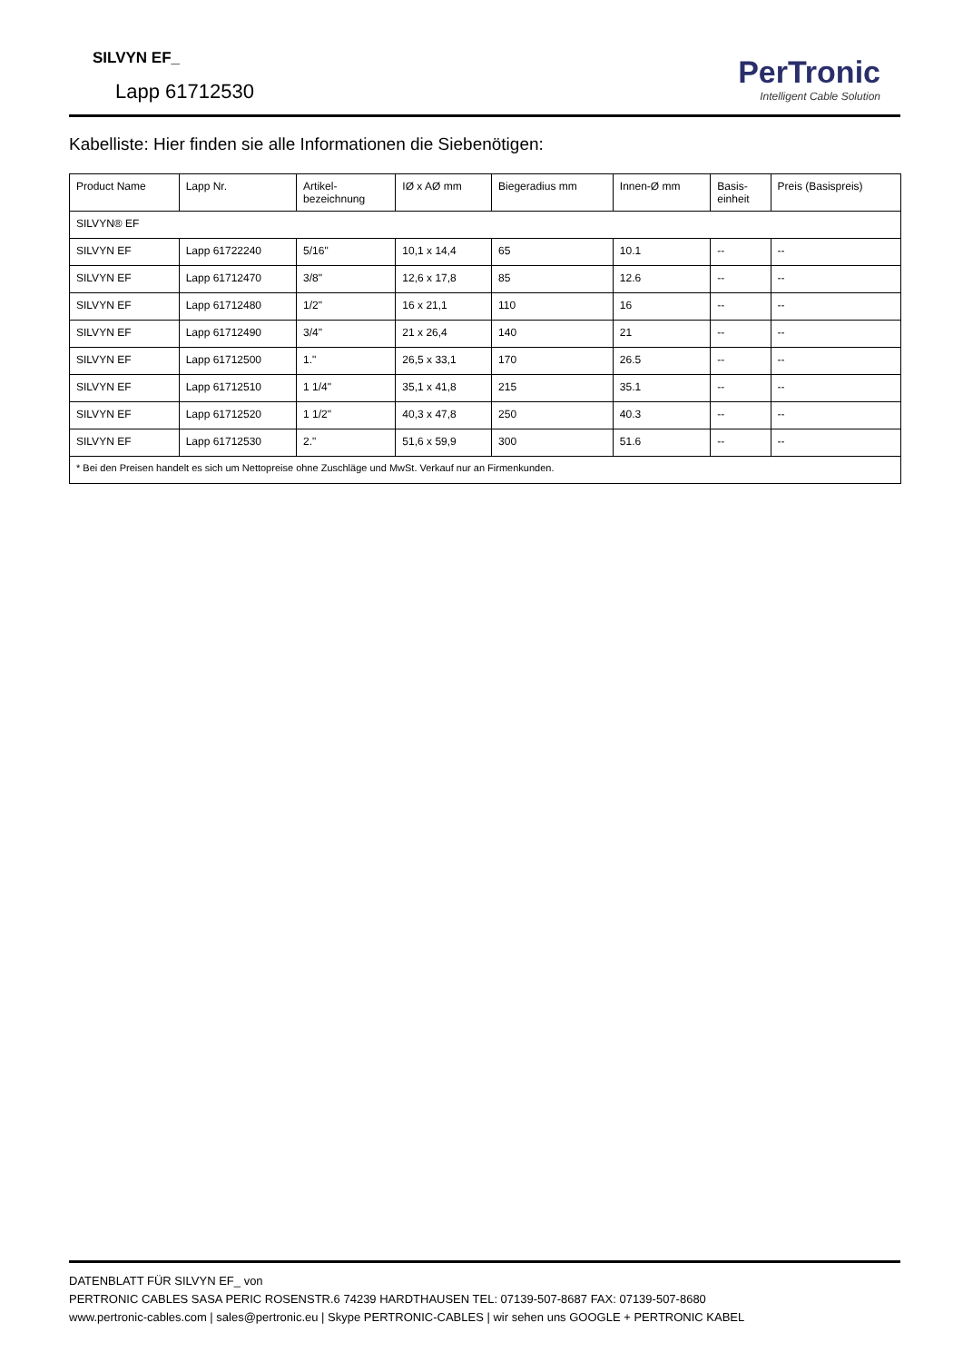SILVYN EF_
Lapp 61712530
PerTronic
Intelligent Cable Solution
Kabelliste: Hier finden sie alle Informationen die Siebenötigen:
| Product Name | Lapp Nr. | Artikel- bezeichnung | IØ x AØ mm | Biegeradius mm | Innen-Ø mm | Basis- einheit | Preis (Basispreis) |
| --- | --- | --- | --- | --- | --- | --- | --- |
| SILVYN® EF | | | | | | | |
| SILVYN EF | Lapp 61722240 | 5/16" | 10,1 x 14,4 | 65 | 10.1 | -- | -- |
| SILVYN EF | Lapp 61712470 | 3/8" | 12,6 x 17,8 | 85 | 12.6 | -- | -- |
| SILVYN EF | Lapp 61712480 | 1/2" | 16 x 21,1 | 110 | 16 | -- | -- |
| SILVYN EF | Lapp 61712490 | 3/4" | 21 x 26,4 | 140 | 21 | -- | -- |
| SILVYN EF | Lapp 61712500 | 1." | 26,5 x 33,1 | 170 | 26.5 | -- | -- |
| SILVYN EF | Lapp 61712510 | 1 1/4" | 35,1 x 41,8 | 215 | 35.1 | -- | -- |
| SILVYN EF | Lapp 61712520 | 1 1/2" | 40,3 x 47,8 | 250 | 40.3 | -- | -- |
| SILVYN EF | Lapp 61712530 | 2." | 51,6 x 59,9 | 300 | 51.6 | -- | -- |
| * Bei den Preisen handelt es sich um Nettopreise ohne Zuschläge und MwSt. Verkauf nur an Firmenkunden. | | | | | | | |
DATENBLATT FÜR SILVYN EF_ von
PERTRONIC CABLES SASA PERIC ROSENSTR.6 74239 HARDTHAUSEN TEL: 07139-507-8687 FAX: 07139-507-8680
www.pertronic-cables.com | sales@pertronic.eu | Skype PERTRONIC-CABLES | wir sehen uns GOOGLE + PERTRONIC KABEL